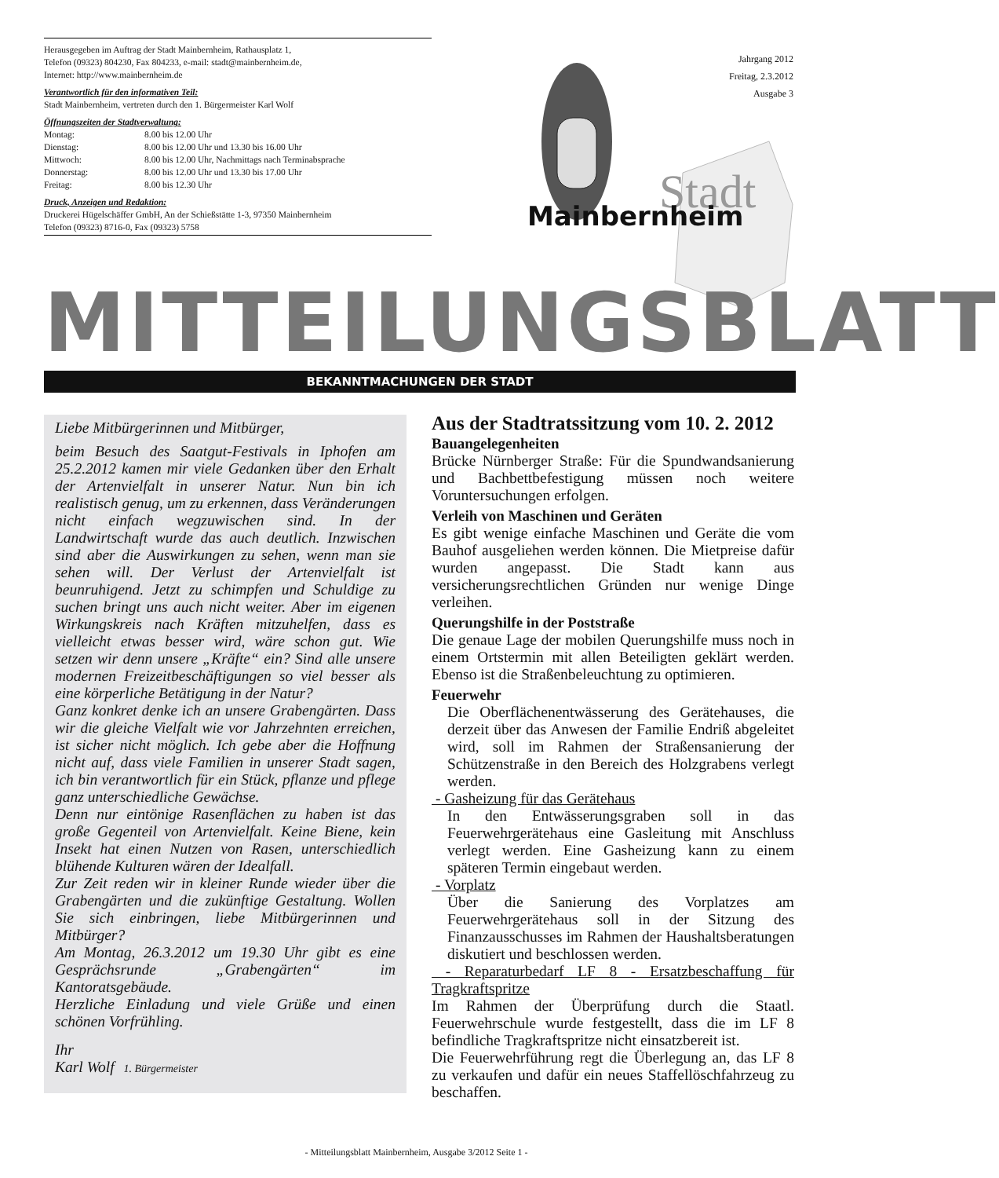Herausgegeben im Auftrag der Stadt Mainbernheim, Rathausplatz 1,
Telefon (09323) 804230, Fax 804233, e-mail: stadt@mainbernheim.de,
Internet: http://www.mainbernheim.de
Verantwortlich für den informativen Teil:
Stadt Mainbernheim, vertreten durch den 1. Bürgermeister Karl Wolf
Öffnungszeiten der Stadtverwaltung:
Montag: 8.00 bis 12.00 Uhr Dienstag: 8.00 bis 12.00 Uhr und 13.30 bis 16.00 Uhr Mittwoch: 8.00 bis 12.00 Uhr, Nachmittags nach Terminabsprache Donnerstag: 8.00 bis 12.00 Uhr und 13.30 bis 17.00 Uhr Freitag: 8.00 bis 12.30 Uhr
Druck, Anzeigen und Redaktion:
Druckerei Hügelschäffer GmbH, An der Schießstätte 1-3, 97350 Mainbernheim
Telefon (09323) 8716-0, Fax (09323) 5758
Jahrgang 2012
Freitag, 2.3.2012
Ausgabe 3
Stadt
Mainbernheim
MITTEILUNGSBLATT
BEKANNTMACHUNGEN DER STADT
Liebe Mitbürgerinnen und Mitbürger,
beim Besuch des Saatgut-Festivals in Iphofen am 25.2.2012 kamen mir viele Gedanken über den Erhalt der Artenvielfalt in unserer Natur. Nun bin ich realistisch genug, um zu erkennen, dass Veränderungen nicht einfach wegzuwischen sind. In der Landwirtschaft wurde das auch deutlich. Inzwischen sind aber die Auswirkungen zu sehen, wenn man sie sehen will. Der Verlust der Artenvielfalt ist beunruhigend. Jetzt zu schimpfen und Schuldige zu suchen bringt uns auch nicht weiter. Aber im eigenen Wirkungskreis nach Kräften mitzuhelfen, dass es vielleicht etwas besser wird, wäre schon gut. Wie setzen wir denn unsere „Kräfte“ ein? Sind alle unsere modernen Freizeitbeschäftigungen so viel besser als eine körperliche Betätigung in der Natur?
Ganz konkret denke ich an unsere Grabengärten. Dass wir die gleiche Vielfalt wie vor Jahrzehnten erreichen, ist sicher nicht möglich. Ich gebe aber die Hoffnung nicht auf, dass viele Familien in unserer Stadt sagen, ich bin verantwortlich für ein Stück, pflanze und pflege ganz unterschiedliche Gewächse.
Denn nur eintönige Rasenflächen zu haben ist das große Gegenteil von Artenvielfalt. Keine Biene, kein Insekt hat einen Nutzen von Rasen, unterschiedlich blühende Kulturen wären der Idealfall.
Zur Zeit reden wir in kleiner Runde wieder über die Grabengärten und die zukünftige Gestaltung. Wollen Sie sich einbringen, liebe Mitbürgerinnen und Mitbürger?
Am Montag, 26.3.2012 um 19.30 Uhr gibt es eine Gesprächsrunde „Grabengärten“ im Kantoratsgebäude.
Herzliche Einladung und viele Grüße und einen schönen Vorfrühling.
Ihr
Karl Wolf 1. Bürgermeister
Aus der Stadtratssitzung vom 10. 2. 2012
Bauangelegenheiten
Brücke Nürnberger Straße: Für die Spundwandsanierung und Bachbettbefestigung müssen noch weitere Voruntersuchungen erfolgen.
Verleih von Maschinen und Geräten
Es gibt wenige einfache Maschinen und Geräte die vom Bauhof ausgeliehen werden können. Die Mietpreise dafür wurden angepasst. Die Stadt kann aus versicherungsrechtlichen Gründen nur wenige Dinge verleihen.
Querungshilfe in der Poststraße
Die genaue Lage der mobilen Querungshilfe muss noch in einem Ortstermin mit allen Beteiligten geklärt werden. Ebenso ist die Straßenbeleuchtung zu optimieren.
Feuerwehr
Die Oberflächenentwässerung des Gerätehauses, die derzeit über das Anwesen der Familie Endriß abgeleitet wird, soll im Rahmen der Straßensanierung der Schützenstraße in den Bereich des Holzgrabens verlegt werden.
- Gasheizung für das Gerätehaus
In den Entwässerungsgraben soll in das Feuerwehrgerätehaus eine Gasleitung mit Anschluss verlegt werden. Eine Gasheizung kann zu einem späteren Termin eingebaut werden.
- Vorplatz
Über die Sanierung des Vorplatzes am Feuerwehrgerätehaus soll in der Sitzung des Finanzausschusses im Rahmen der Haushaltsberatungen diskutiert und beschlossen werden.
- Reparaturbedarf LF 8 - Ersatzbeschaffung für Tragkraftspritze
Im Rahmen der Überprüfung durch die Staatl. Feuerwehrschule wurde festgestellt, dass die im LF 8 befindliche Tragkraftspritze nicht einsatzbereit ist.
Die Feuerwehrführung regt die Überlegung an, das LF 8 zu verkaufen und dafür ein neues Staffellöschfahrzeug zu beschaffen.
- Mitteilungsblatt Mainbernheim, Ausgabe 3/2012 Seite 1 -